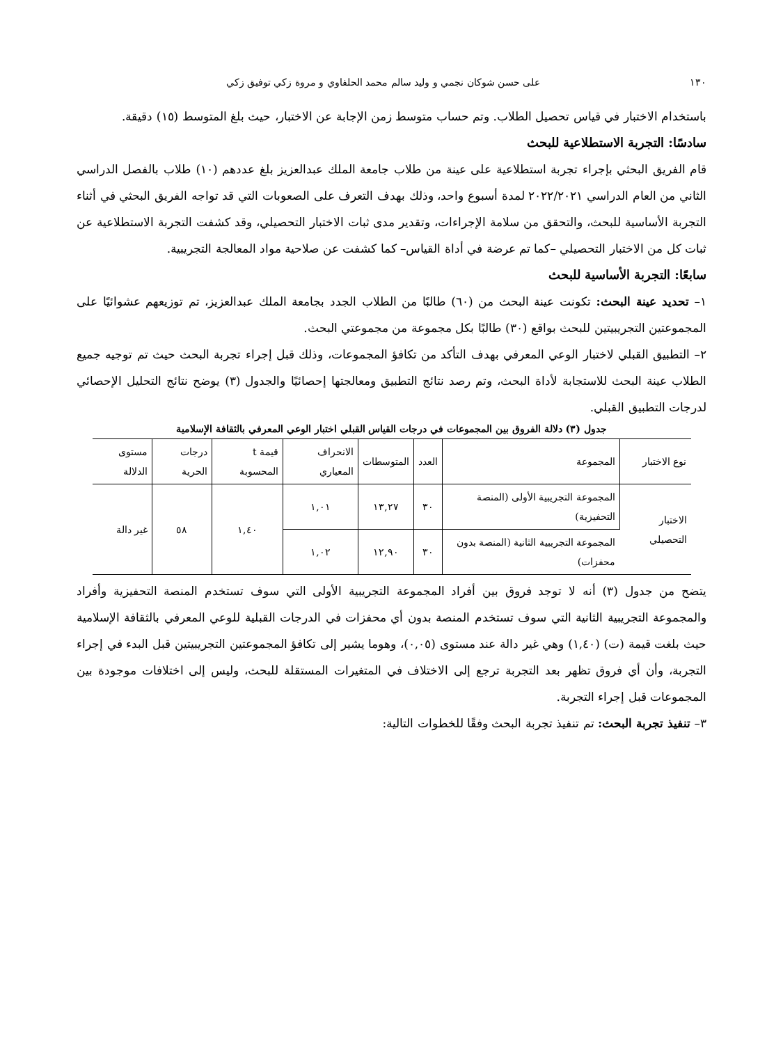١٣٠ على حسن شوكان نجمي و وليد سالم محمد الحلفاوي و مروة زكي توفيق زكي
باستخدام الاختبار في قياس تحصيل الطلاب. وتم حساب متوسط زمن الإجابة عن الاختبار، حيث بلغ المتوسط (١٥) دقيقة.
سادسًا: التجربة الاستطلاعية للبحث
قام الفريق البحثي بإجراء تجربة استطلاعية على عينة من طلاب جامعة الملك عبدالعزيز بلغ عددهم (١٠) طلاب بالفصل الدراسي الثاني من العام الدراسي ٢٠٢٢/٢٠٢١ لمدة أسبوع واحد، وذلك بهدف التعرف على الصعوبات التي قد تواجه الفريق البحثي في أثناء التجربة الأساسية للبحث، والتحقق من سلامة الإجراءات، وتقدير مدى ثبات الاختبار التحصيلي، وقد كشفت التجربة الاستطلاعية عن ثبات كل من الاختبار التحصيلي –كما تم عرضة في أداة القياس– كما كشفت عن صلاحية مواد المعالجة التجريبية.
سابعًا: التجربة الأساسية للبحث
١– تحديد عينة البحث: تكونت عينة البحث من (٦٠) طالبًا من الطلاب الجدد بجامعة الملك عبدالعزيز، تم توزيعهم عشوائيًا على المجموعتين التجريبيتين للبحث بواقع (٣٠) طالبًا بكل مجموعة من مجموعتي البحث.
٢– التطبيق القبلي لاختبار الوعي المعرفي بهدف التأكد من تكافؤ المجموعات، وذلك قبل إجراء تجربة البحث حيث تم توجيه جميع الطلاب عينة البحث للاستجابة لأداة البحث، وتم رصد نتائج التطبيق ومعالجتها إحصائيًا والجدول (٣) يوضح نتائج التحليل الإحصائي لدرجات التطبيق القبلي.
جدول (٣) دلالة الفروق بين المجموعات في درجات القياس القبلي اختبار الوعي المعرفي بالثقافة الإسلامية
| نوع الاختبار | المجموعة | العدد | المتوسطات | الانحراف المعياري | قيمة t المحسوبة | درجات الحرية | مستوى الدلالة |
| --- | --- | --- | --- | --- | --- | --- | --- |
| الاختبار التحصيلي | المجموعة التجريبية الأولى (المنصة التحفيزية) | ٣٠ | ١٣,٢٧ | ١,٠١ | ١,٤٠ | ٥٨ | غير دالة |
| | المجموعة التجريبية الثانية (المنصة بدون محفزات) | ٣٠ | ١٢,٩٠ | ١,٠٢ | | | |
يتضح من جدول (٣) أنه لا توجد فروق بين أفراد المجموعة التجريبية الأولى التي سوف تستخدم المنصة التحفيزية وأفراد والمجموعة التجريبية الثانية التي سوف تستخدم المنصة بدون أي محفزات في الدرجات القبلية للوعي المعرفي بالثقافة الإسلامية حيث بلغت قيمة (ت) (١,٤٠) وهي غير دالة عند مستوى (٠,٠٥)، وهوما يشير إلى تكافؤ المجموعتين التجريبيتين قبل البدء في إجراء التجربة، وأن أي فروق تظهر بعد التجربة ترجع إلى الاختلاف في المتغيرات المستقلة للبحث، وليس إلى اختلافات موجودة بين المجموعات قبل إجراء التجربة.
٣– تنفيذ تجربة البحث: تم تنفيذ تجربة البحث وفقًا للخطوات التالية: